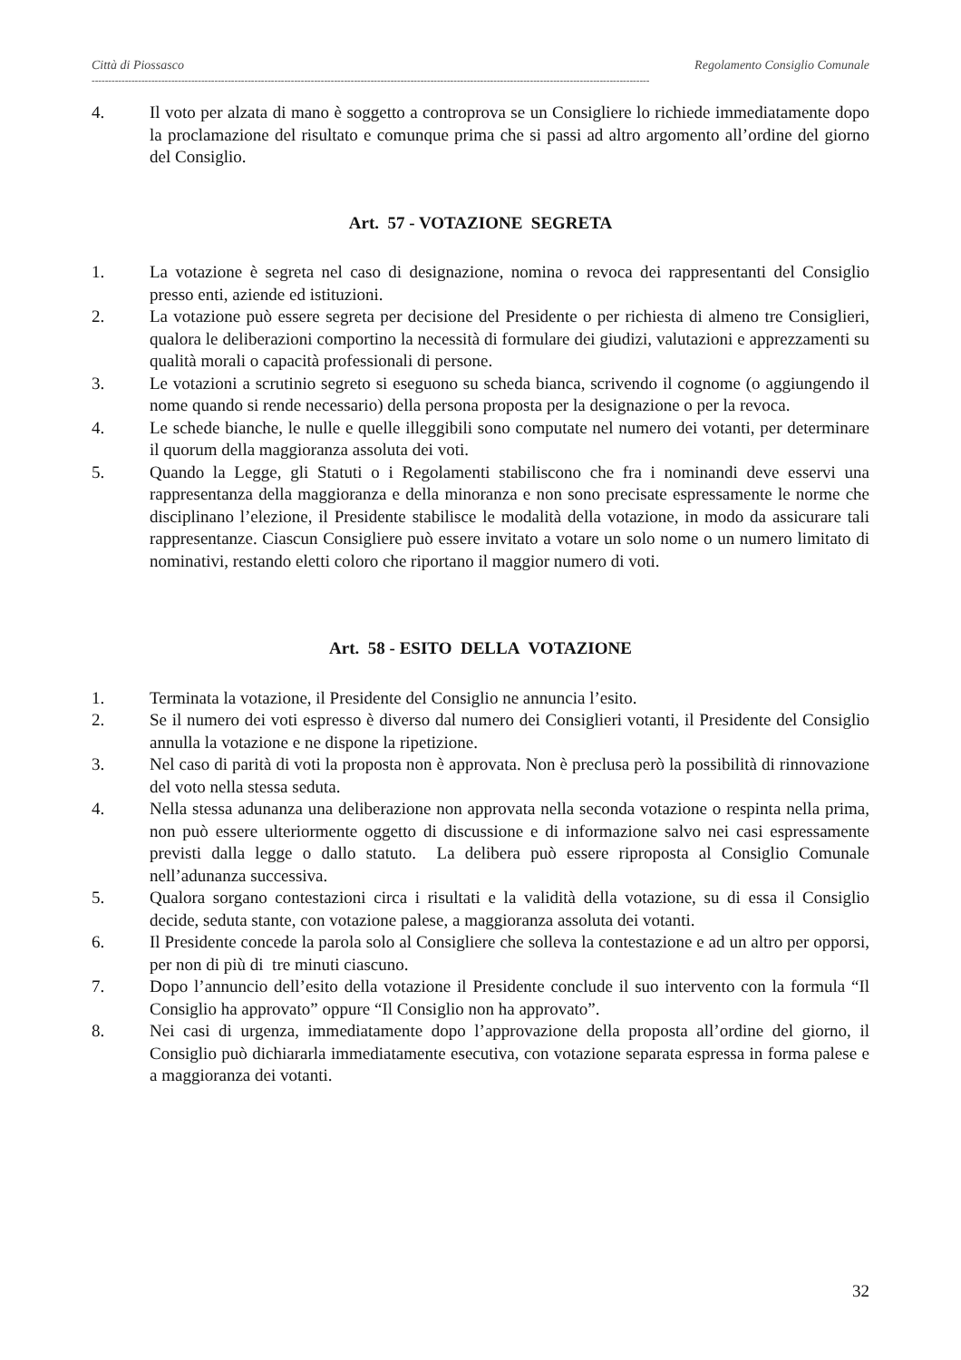Città di Piossasco Regolamento Consiglio Comunale
------------------------------------------------------------------------------------------------------------------------------------------------------------------------
4. Il voto per alzata di mano è soggetto a controprova se un Consigliere lo richiede immediatamente dopo la proclamazione del risultato e comunque prima che si passi ad altro argomento all’ordine del giorno del Consiglio.
Art. 57 - VOTAZIONE SEGRETA
1. La votazione è segreta nel caso di designazione, nomina o revoca dei rappresentanti del Consiglio presso enti, aziende ed istituzioni.
2. La votazione può essere segreta per decisione del Presidente o per richiesta di almeno tre Consiglieri, qualora le deliberazioni comportino la necessità di formulare dei giudizi, valutazioni e apprezzamenti su qualità morali o capacità professionali di persone.
3. Le votazioni a scrutinio segreto si eseguono su scheda bianca, scrivendo il cognome (o aggiungendo il nome quando si rende necessario) della persona proposta per la designazione o per la revoca.
4. Le schede bianche, le nulle e quelle illeggibili sono computate nel numero dei votanti, per determinare il quorum della maggioranza assoluta dei voti.
5. Quando la Legge, gli Statuti o i Regolamenti stabiliscono che fra i nominandi deve esservi una rappresentanza della maggioranza e della minoranza e non sono precisate espressamente le norme che disciplinano l’elezione, il Presidente stabilisce le modalità della votazione, in modo da assicurare tali rappresentanze. Ciascun Consigliere può essere invitato a votare un solo nome o un numero limitato di nominativi, restando eletti coloro che riportano il maggior numero di voti.
Art. 58 - ESITO DELLA VOTAZIONE
1. Terminata la votazione, il Presidente del Consiglio ne annuncia l’esito.
2. Se il numero dei voti espresso è diverso dal numero dei Consiglieri votanti, il Presidente del Consiglio annulla la votazione e ne dispone la ripetizione.
3. Nel caso di parità di voti la proposta non è approvata. Non è preclusa però la possibilità di rinnovazione del voto nella stessa seduta.
4. Nella stessa adunanza una deliberazione non approvata nella seconda votazione o respinta nella prima, non può essere ulteriormente oggetto di discussione e di informazione salvo nei casi espressamente previsti dalla legge o dallo statuto. La delibera può essere riproposta al Consiglio Comunale nell’adunanza successiva.
5. Qualora sorgano contestazioni circa i risultati e la validità della votazione, su di essa il Consiglio decide, seduta stante, con votazione palese, a maggioranza assoluta dei votanti.
6. Il Presidente concede la parola solo al Consigliere che solleva la contestazione e ad un altro per opporsi, per non di più di tre minuti ciascuno.
7. Dopo l’annuncio dell’esito della votazione il Presidente conclude il suo intervento con la formula “Il Consiglio ha approvato” oppure “Il Consiglio non ha approvato”.
8. Nei casi di urgenza, immediatamente dopo l’approvazione della proposta all’ordine del giorno, il Consiglio può dichiararla immediatamente esecutiva, con votazione separata espressa in forma palese e a maggioranza dei votanti.
32